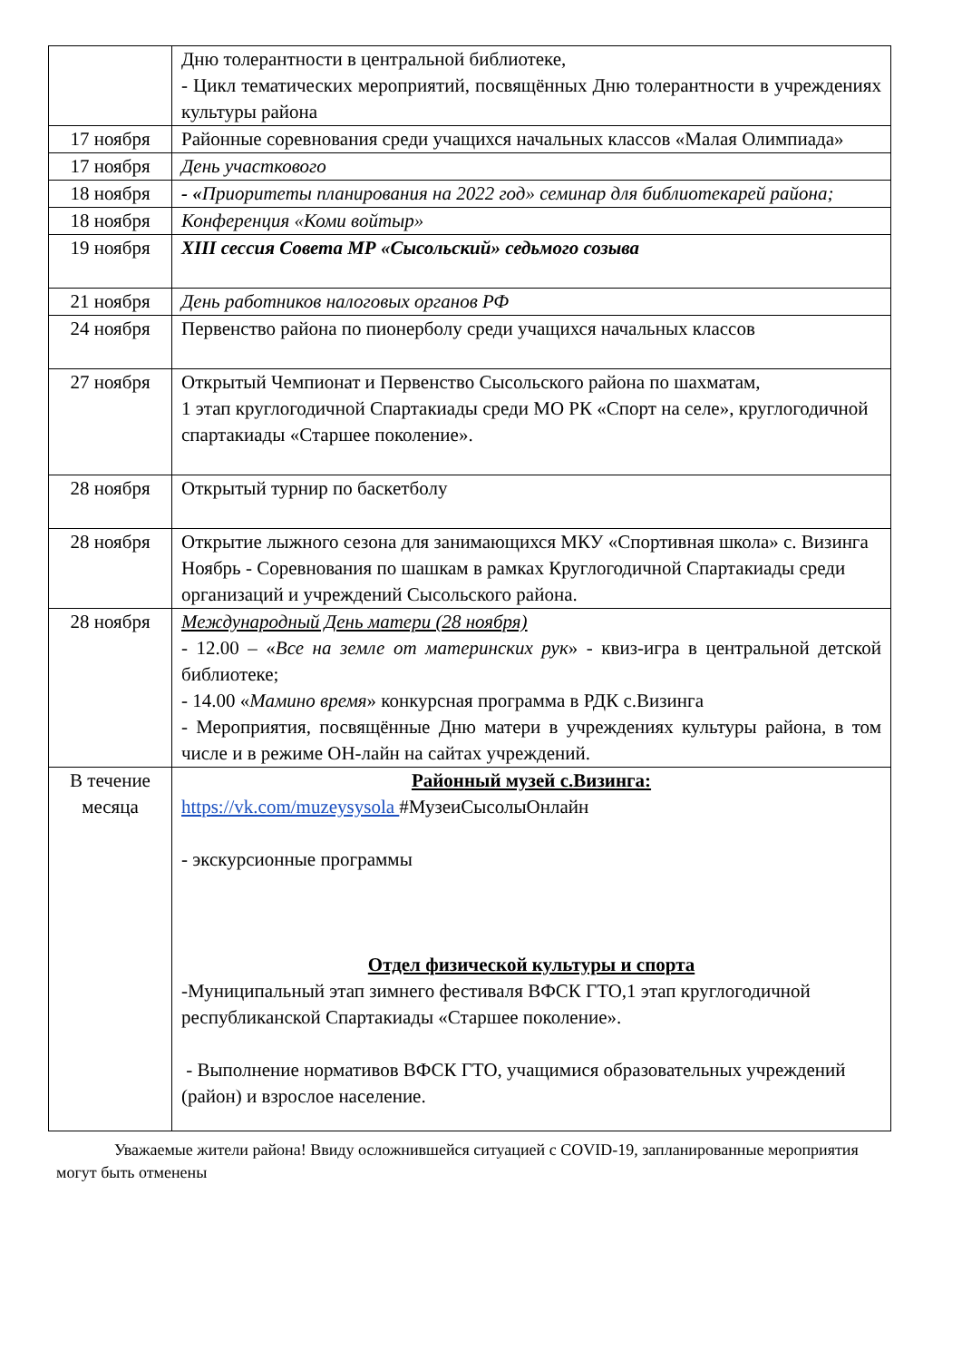| | Дню толерантности в центральной библиотеке, - Цикл тематических мероприятий, посвящённых Дню толерантности в учреждениях культуры района |
| 17 ноября | Районные соревнования среди учащихся начальных классов «Малая Олимпиада» |
| 17 ноября | День участкового |
| 18 ноября | - « Приоритеты планирования на 2022 год» семинар для библиотекарей района; |
| 18 ноября | Конференция «Коми войтыр» |
| 19 ноября | XIII сессия Совета МР «Сысольский» седьмого созыва |
| 21 ноября | День работников налоговых органов РФ |
| 24 ноября | Первенство района по пионерболу среди учащихся начальных классов |
| 27 ноября | Открытый Чемпионат и Первенство Сысольского района по шахматам, 1 этап круглогодичной Спартакиады среди МО РК «Спорт на селе», круглогодичной спартакиады «Старшее поколение». |
| 28 ноября | Открытый турнир по баскетболу |
| 28 ноября | Открытие лыжного сезона для занимающихся МКУ «Спортивная школа» с. Визинга Ноябрь - Соревнования по шашкам в рамках Круглогодичной Спартакиады среди организаций и учреждений Сысольского района. |
| 28 ноября | Международный День матери (28 ноября) - 12.00 – « Все на земле от материнских рук » - квиз-игра в центральной детской библиотеке; - 14.00 « Мамино время » конкурсная программа в РДК с.Визинга - Мероприятия, посвящённые Дню матери в учреждениях культуры района, в том числе и в режиме ОН-лайн на сайтах учреждений. |
| В течение месяца | Районный музей с.Визинга: https://vk.com/muzeysysola #МузеиСысолыОнлайн - экскурсионные программы Отдел физической культуры и спорта -Муниципальный этап зимнего фестиваля ВФСК ГТО,1 этап круглогодичной республиканской Спартакиады «Старшее поколение». - Выполнение нормативов ВФСК ГТО, учащимися образовательных учреждений (район) и взрослое население. |
Уважаемые жители района! Ввиду осложнившейся ситуацией с COVID-19, запланированные мероприятия могут быть отменены